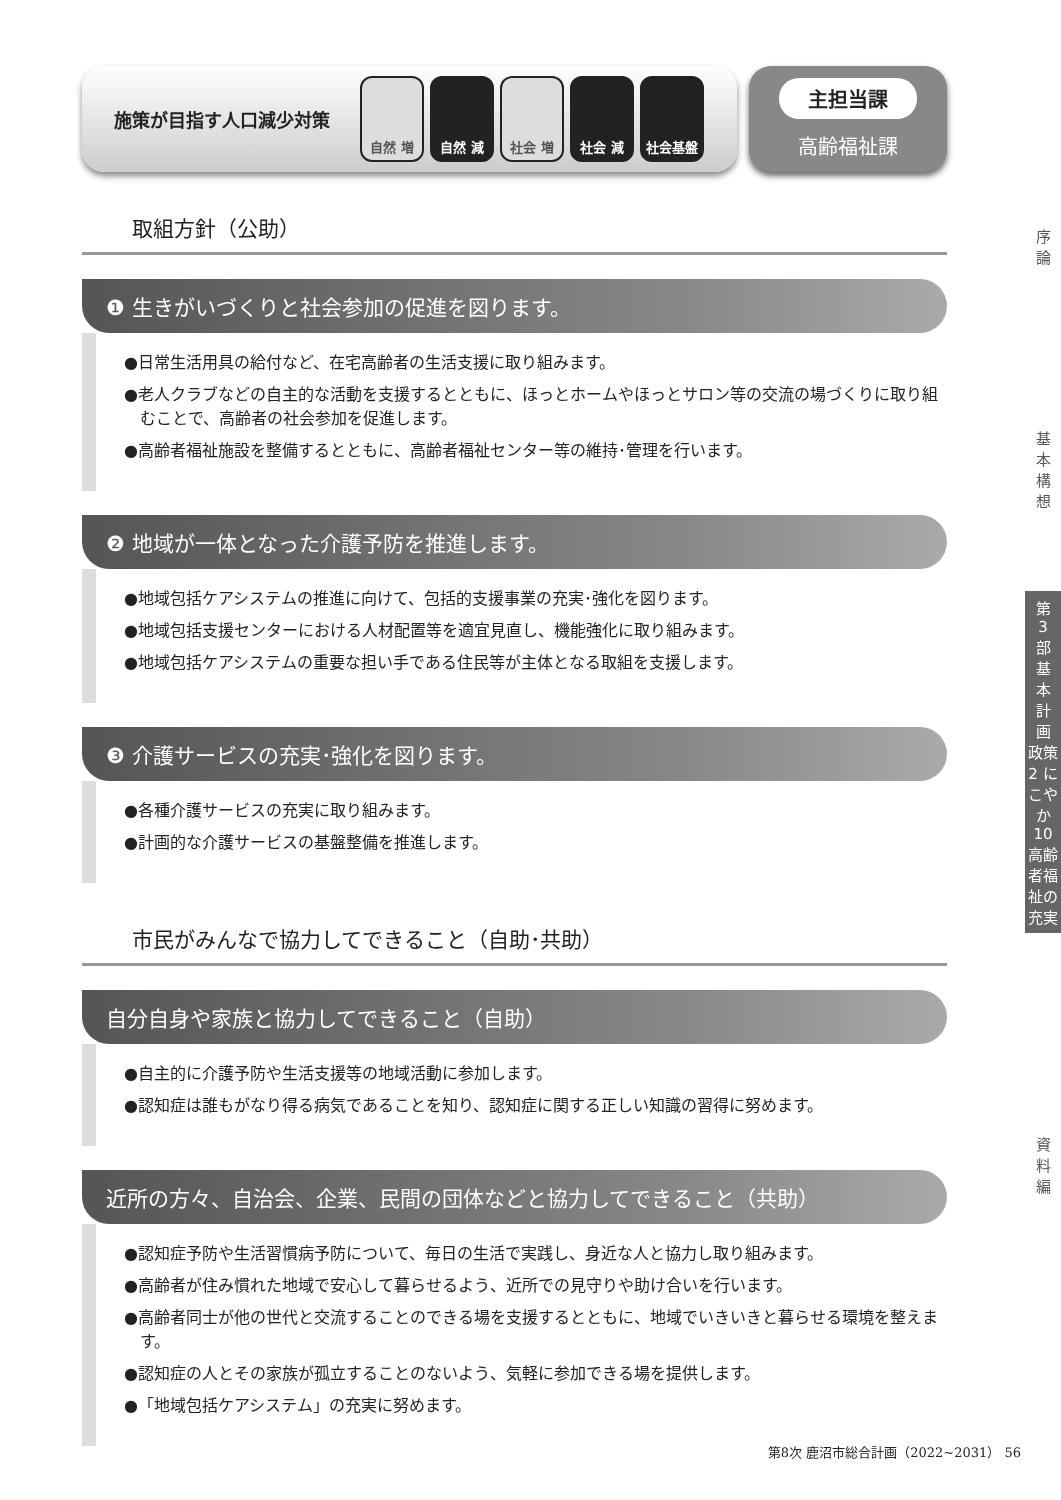施策が目指す人口減少対策
自然 増 自然 減 社会 増 社会 減 社会基盤
主担当課
高齢福祉課
取組方針（公助）
❶ 生きがいづくりと社会参加の促進を図ります。
●日常生活用具の給付など、在宅高齢者の生活支援に取り組みます。
●老人クラブなどの自主的な活動を支援するとともに、ほっとホームやほっとサロン等の交流の場づくりに取り組むことで、高齢者の社会参加を促進します。
●高齢者福祉施設を整備するとともに、高齢者福祉センター等の維持･管理を行います。
❷ 地域が一体となった介護予防を推進します。
●地域包括ケアシステムの推進に向けて、包括的支援事業の充実･強化を図ります。
●地域包括支援センターにおける人材配置等を適宜見直し、機能強化に取り組みます。
●地域包括ケアシステムの重要な担い手である住民等が主体となる取組を支援します。
❸ 介護サービスの充実･強化を図ります。
●各種介護サービスの充実に取り組みます。
●計画的な介護サービスの基盤整備を推進します。
市民がみんなで協力してできること（自助･共助）
自分自身や家族と協力してできること（自助）
●自主的に介護予防や生活支援等の地域活動に参加します。
●認知症は誰もがなり得る病気であることを知り、認知症に関する正しい知識の習得に努めます。
近所の方々、自治会、企業、民間の団体などと協力してできること（共助）
●認知症予防や生活習慣病予防について、毎日の生活で実践し、身近な人と協力し取り組みます。
●高齢者が住み慣れた地域で安心して暮らせるよう、近所での見守りや助け合いを行います。
●高齢者同士が他の世代と交流することのできる場を支援するとともに、地域でいきいきと暮らせる環境を整えます。
●認知症の人とその家族が孤立することのないよう、気軽に参加できる場を提供します。
●「地域包括ケアシステム」の充実に努めます。
序
論
基
本
構
想
第
3
部
基
本
計
画
政策2 にこやか
10 高齢者福祉の充実
資
料
編
第8次 鹿沼市総合計画（2022~2031） 56